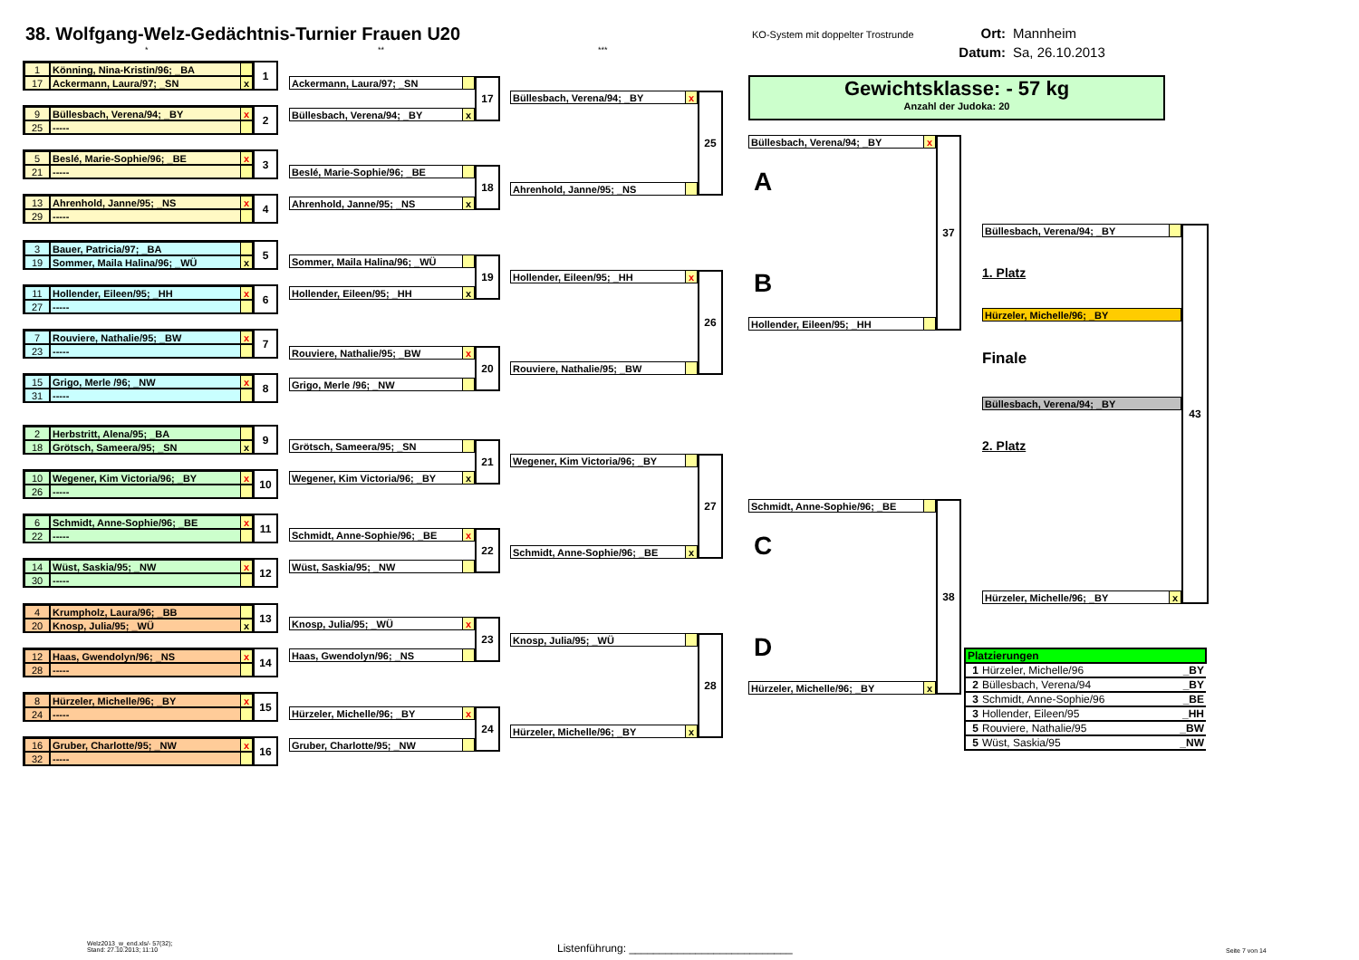38. Wolfgang-Welz-Gedächtnis-Turnier Frauen U20
KO-System mit doppelter Trostrunde
Ort: Mannheim
Datum: Sa, 26.10.2013
* ** ***
1 Könning, Nina-Kristin/96; _BA
17 Ackermann, Laura/97; _SN x
1
9 Büllesbach, Verena/94; _BY x
25 -----
2
5 Beslé, Marie-Sophie/96; _BE x
21 -----
3
13 Ahrenhold, Janne/95; _NS x
29 -----
4
3 Bauer, Patricia/97; _BA
19 Sommer, Maila Halina/96; _WÜ x
5
11 Hollender, Eileen/95; _HH x
27 -----
6
7 Rouviere, Nathalie/95; _BW x
23 -----
7
15 Grigo, Merle /96; _NW x
31 -----
8
2 Herbstritt, Alena/95; _BA
18 Grötsch, Sameera/95; _SN x
9
10 Wegener, Kim Victoria/96; _BY x
26 -----
10
6 Schmidt, Anne-Sophie/96; _BE x
22 -----
11
14 Wüst, Saskia/95; _NW x
30 -----
12
4 Krumpholz, Laura/96; _BB
20 Knosp, Julia/95; _WÜ x
13
12 Haas, Gwendolyn/96; _NS x
28 -----
14
8 Hürzeler, Michelle/96; _BY x
24 -----
15
16 Gruber, Charlotte/95; _NW x
32 -----
16
Ackermann, Laura/97; _SN
Büllesbach, Verena/94; _BY x
17
Beslé, Marie-Sophie/96; _BE
Ahrenhold, Janne/95; _NS x
18
Sommer, Maila Halina/96; _WÜ
Hollender, Eileen/95; _HH x
19
Rouviere, Nathalie/95; _BW x
Grigo, Merle /96; _NW
20
Grötsch, Sameera/95; _SN
Wegener, Kim Victoria/96; _BY x
21
Schmidt, Anne-Sophie/96; _BE x
Wüst, Saskia/95; _NW
22
Knosp, Julia/95; _WÜ x
Haas, Gwendolyn/96; _NS
23
Hürzeler, Michelle/96; _BY x
Gruber, Charlotte/95; _NW
24
Büllesbach, Verena/94; _BY x
Ahrenhold, Janne/95; _NS
25
Hollender, Eileen/95; _HH x
Rouviere, Nathalie/95; _BW
26
Wegener, Kim Victoria/96; _BY
Schmidt, Anne-Sophie/96; _BE x
27
Knosp, Julia/95; _WÜ
Hürzeler, Michelle/96; _BY x
28
Gewichtsklasse: - 57 kg
Anzahl der Judoka: 20
Büllesbach, Verena/94; _BY x
A
B
Hollender, Eileen/95; _HH
37
Schmidt, Anne-Sophie/96; _BE
C
D
Hürzeler, Michelle/96; _BY x
38
Büllesbach, Verena/94; _BY
1. Platz
Hürzeler, Michelle/96; _BY
Finale
Büllesbach, Verena/94; _BY
2. Platz
Hürzeler, Michelle/96; _BY x
43
| Platzierungen | | |
| 1 | Hürzeler, Michelle/96 | _BY |
| 2 | Büllesbach, Verena/94 | _BY |
| 3 | Schmidt, Anne-Sophie/96 | _BE |
| 3 | Hollender, Eileen/95 | _HH |
| 5 | Rouviere, Nathalie/95 | _BW |
| 5 | Wüst, Saskia/95 | _NW |
Welz2013_w_end.xls/- 57(32);
Stand: 27.10.2013; 11:10
Listenführung: ___________________________
Seite 7 von 14